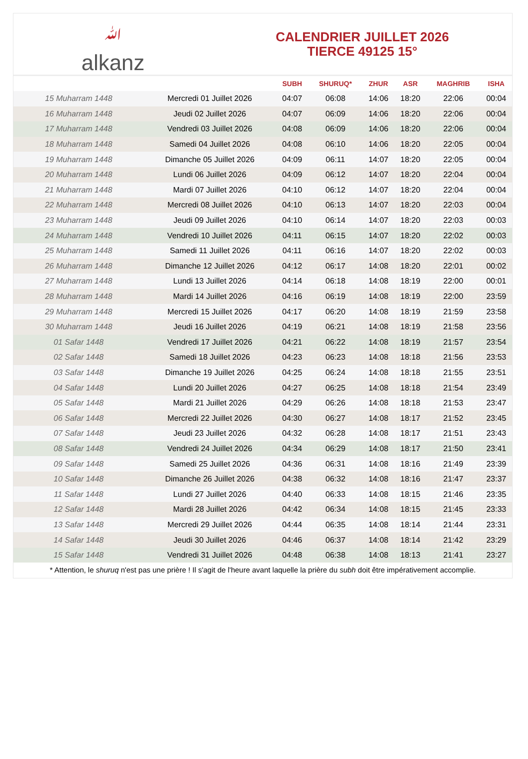ﷲ
alkanz
CALENDRIER JUILLET 2026
TIERCE 49125 15°
| | | SUBH | SHURUQ* | ZHUR | ASR | MAGHRIB | ISHA |
| --- | --- | --- | --- | --- | --- | --- | --- |
| 15 Muharram 1448 | Mercredi 01 Juillet 2026 | 04:07 | 06:08 | 14:06 | 18:20 | 22:06 | 00:04 |
| 16 Muharram 1448 | Jeudi 02 Juillet 2026 | 04:07 | 06:09 | 14:06 | 18:20 | 22:06 | 00:04 |
| 17 Muharram 1448 | Vendredi 03 Juillet 2026 | 04:08 | 06:09 | 14:06 | 18:20 | 22:06 | 00:04 |
| 18 Muharram 1448 | Samedi 04 Juillet 2026 | 04:08 | 06:10 | 14:06 | 18:20 | 22:05 | 00:04 |
| 19 Muharram 1448 | Dimanche 05 Juillet 2026 | 04:09 | 06:11 | 14:07 | 18:20 | 22:05 | 00:04 |
| 20 Muharram 1448 | Lundi 06 Juillet 2026 | 04:09 | 06:12 | 14:07 | 18:20 | 22:04 | 00:04 |
| 21 Muharram 1448 | Mardi 07 Juillet 2026 | 04:10 | 06:12 | 14:07 | 18:20 | 22:04 | 00:04 |
| 22 Muharram 1448 | Mercredi 08 Juillet 2026 | 04:10 | 06:13 | 14:07 | 18:20 | 22:03 | 00:04 |
| 23 Muharram 1448 | Jeudi 09 Juillet 2026 | 04:10 | 06:14 | 14:07 | 18:20 | 22:03 | 00:03 |
| 24 Muharram 1448 | Vendredi 10 Juillet 2026 | 04:11 | 06:15 | 14:07 | 18:20 | 22:02 | 00:03 |
| 25 Muharram 1448 | Samedi 11 Juillet 2026 | 04:11 | 06:16 | 14:07 | 18:20 | 22:02 | 00:03 |
| 26 Muharram 1448 | Dimanche 12 Juillet 2026 | 04:12 | 06:17 | 14:08 | 18:20 | 22:01 | 00:02 |
| 27 Muharram 1448 | Lundi 13 Juillet 2026 | 04:14 | 06:18 | 14:08 | 18:19 | 22:00 | 00:01 |
| 28 Muharram 1448 | Mardi 14 Juillet 2026 | 04:16 | 06:19 | 14:08 | 18:19 | 22:00 | 23:59 |
| 29 Muharram 1448 | Mercredi 15 Juillet 2026 | 04:17 | 06:20 | 14:08 | 18:19 | 21:59 | 23:58 |
| 30 Muharram 1448 | Jeudi 16 Juillet 2026 | 04:19 | 06:21 | 14:08 | 18:19 | 21:58 | 23:56 |
| 01 Safar 1448 | Vendredi 17 Juillet 2026 | 04:21 | 06:22 | 14:08 | 18:19 | 21:57 | 23:54 |
| 02 Safar 1448 | Samedi 18 Juillet 2026 | 04:23 | 06:23 | 14:08 | 18:18 | 21:56 | 23:53 |
| 03 Safar 1448 | Dimanche 19 Juillet 2026 | 04:25 | 06:24 | 14:08 | 18:18 | 21:55 | 23:51 |
| 04 Safar 1448 | Lundi 20 Juillet 2026 | 04:27 | 06:25 | 14:08 | 18:18 | 21:54 | 23:49 |
| 05 Safar 1448 | Mardi 21 Juillet 2026 | 04:29 | 06:26 | 14:08 | 18:18 | 21:53 | 23:47 |
| 06 Safar 1448 | Mercredi 22 Juillet 2026 | 04:30 | 06:27 | 14:08 | 18:17 | 21:52 | 23:45 |
| 07 Safar 1448 | Jeudi 23 Juillet 2026 | 04:32 | 06:28 | 14:08 | 18:17 | 21:51 | 23:43 |
| 08 Safar 1448 | Vendredi 24 Juillet 2026 | 04:34 | 06:29 | 14:08 | 18:17 | 21:50 | 23:41 |
| 09 Safar 1448 | Samedi 25 Juillet 2026 | 04:36 | 06:31 | 14:08 | 18:16 | 21:49 | 23:39 |
| 10 Safar 1448 | Dimanche 26 Juillet 2026 | 04:38 | 06:32 | 14:08 | 18:16 | 21:47 | 23:37 |
| 11 Safar 1448 | Lundi 27 Juillet 2026 | 04:40 | 06:33 | 14:08 | 18:15 | 21:46 | 23:35 |
| 12 Safar 1448 | Mardi 28 Juillet 2026 | 04:42 | 06:34 | 14:08 | 18:15 | 21:45 | 23:33 |
| 13 Safar 1448 | Mercredi 29 Juillet 2026 | 04:44 | 06:35 | 14:08 | 18:14 | 21:44 | 23:31 |
| 14 Safar 1448 | Jeudi 30 Juillet 2026 | 04:46 | 06:37 | 14:08 | 18:14 | 21:42 | 23:29 |
| 15 Safar 1448 | Vendredi 31 Juillet 2026 | 04:48 | 06:38 | 14:08 | 18:13 | 21:41 | 23:27 |
* Attention, le shuruq n'est pas une prière ! Il s'agit de l'heure avant laquelle la prière du subh doit être impérativement accomplie.